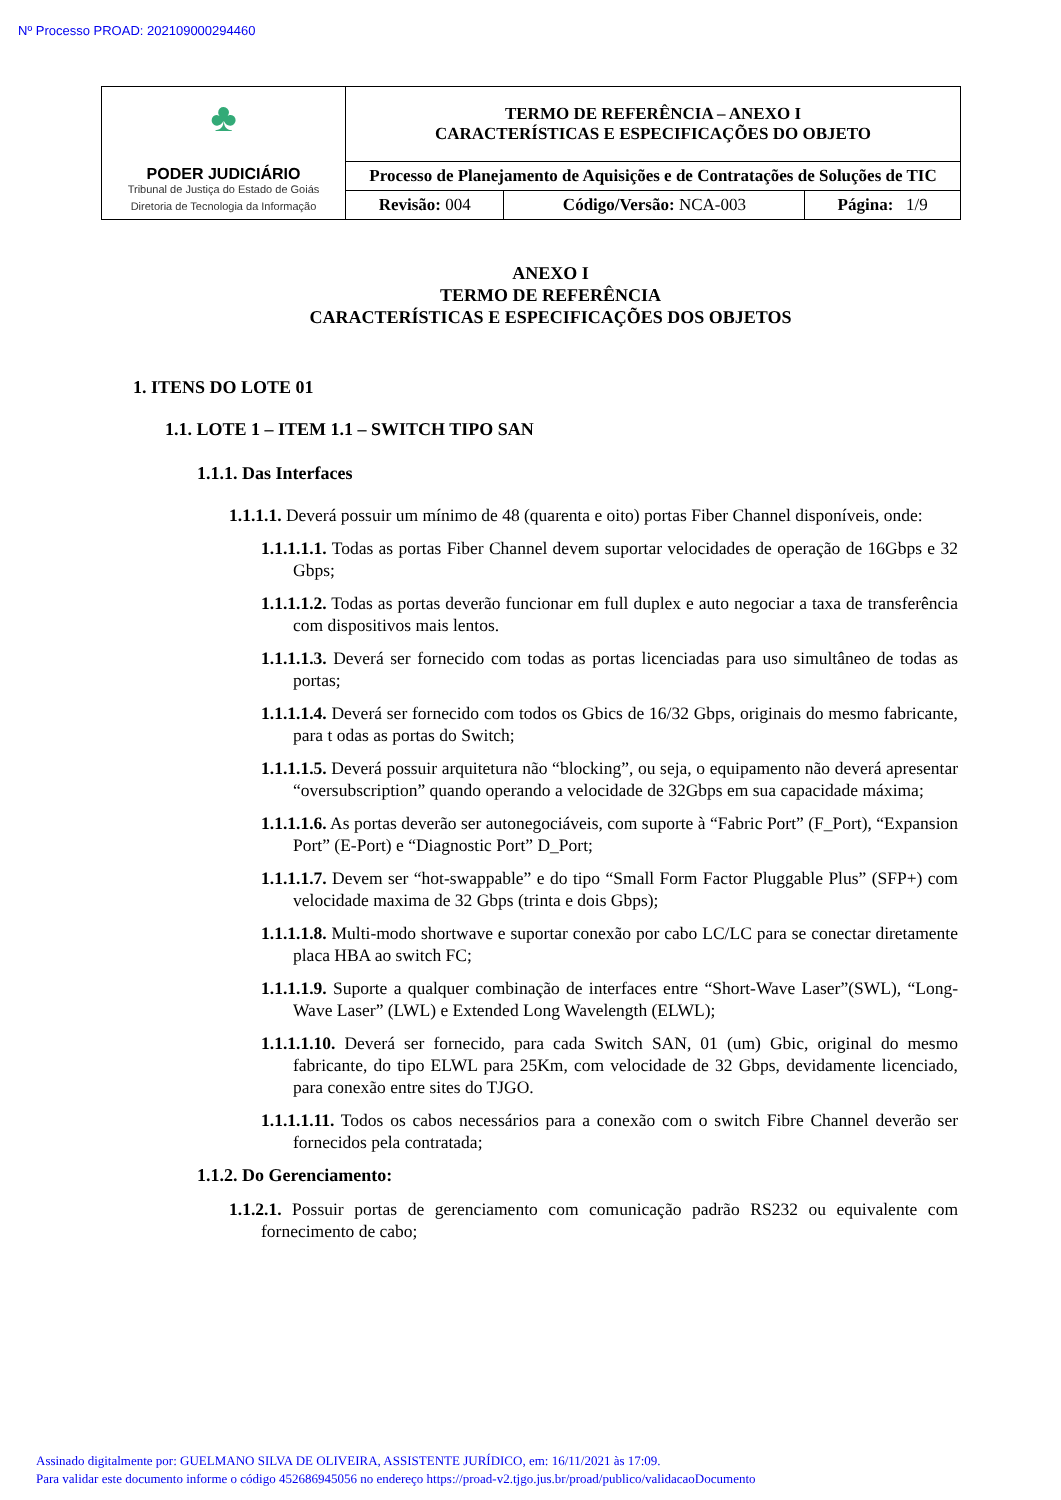Nº Processo PROAD: 202109000294460
| ♣ PODER JUDICIÁRIO Tribunal de Justiça do Estado de Goiás Diretoria de Tecnologia da Informação | TERMO DE REFERÊNCIA – ANEXO I CARACTERÍSTICAS E ESPECIFICAÇÕES DO OBJETO | | |
| | Processo de Planejamento de Aquisições e de Contratações de Soluções de TIC | | |
| | Revisão: 004 | Código/Versão: NCA-003 | Página: 1/9 |
ANEXO I
TERMO DE REFERÊNCIA
CARACTERÍSTICAS E ESPECIFICAÇÕES DOS OBJETOS
1. ITENS DO LOTE 01
1.1. LOTE 1 – ITEM 1.1 – SWITCH TIPO SAN
1.1.1. Das Interfaces
1.1.1.1. Deverá possuir um mínimo de 48 (quarenta e oito) portas Fiber Channel disponíveis, onde:
1.1.1.1.1. Todas as portas Fiber Channel devem suportar velocidades de operação de 16Gbps e 32 Gbps;
1.1.1.1.2. Todas as portas deverão funcionar em full duplex e auto negociar a taxa de transferência com dispositivos mais lentos.
1.1.1.1.3. Deverá ser fornecido com todas as portas licenciadas para uso simultâneo de todas as portas;
1.1.1.1.4. Deverá ser fornecido com todos os Gbics de 16/32 Gbps, originais do mesmo fabricante, para t odas as portas do Switch;
1.1.1.1.5. Deverá possuir arquitetura não “blocking”, ou seja, o equipamento não deverá apresentar “oversubscription” quando operando a velocidade de 32Gbps em sua capacidade máxima;
1.1.1.1.6. As portas deverão ser autonegociáveis, com suporte à “Fabric Port” (F_Port), “Expansion Port” (E-Port) e “Diagnostic Port” D_Port;
1.1.1.1.7. Devem ser “hot-swappable” e do tipo “Small Form Factor Pluggable Plus” (SFP+) com velocidade maxima de 32 Gbps (trinta e dois Gbps);
1.1.1.1.8. Multi-modo shortwave e suportar conexão por cabo LC/LC para se conectar diretamente placa HBA ao switch FC;
1.1.1.1.9. Suporte a qualquer combinação de interfaces entre “Short-Wave Laser”(SWL), “Long-Wave Laser” (LWL) e Extended Long Wavelength (ELWL);
1.1.1.1.10. Deverá ser fornecido, para cada Switch SAN, 01 (um) Gbic, original do mesmo fabricante, do tipo ELWL para 25Km, com velocidade de 32 Gbps, devidamente licenciado, para conexão entre sites do TJGO.
1.1.1.1.11. Todos os cabos necessários para a conexão com o switch Fibre Channel deverão ser fornecidos pela contratada;
1.1.2. Do Gerenciamento:
1.1.2.1. Possuir portas de gerenciamento com comunicação padrão RS232 ou equivalente com fornecimento de cabo;
Assinado digitalmente por: GUELMANO SILVA DE OLIVEIRA, ASSISTENTE JURÍDICO, em: 16/11/2021 às 17:09.
Para validar este documento informe o código 452686945056 no endereço https://proad-v2.tjgo.jus.br/proad/publico/validacaoDocumento